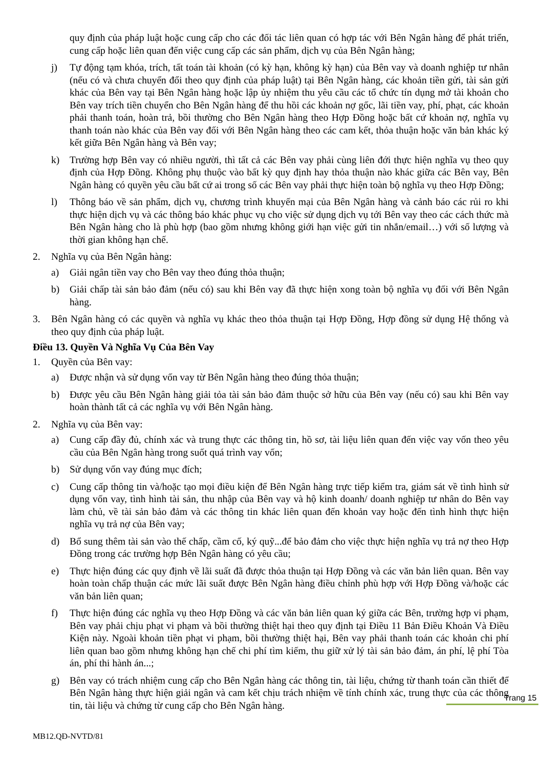quy định của pháp luật hoặc cung cấp cho các đối tác liên quan có hợp tác với Bên Ngân hàng để phát triển, cung cấp hoặc liên quan đến việc cung cấp các sản phẩm, dịch vụ của Bên Ngân hàng;
j) Tự động tạm khóa, trích, tất toán tài khoản (có kỳ hạn, không kỳ hạn) của Bên vay và doanh nghiệp tư nhân (nếu có và chưa chuyển đổi theo quy định của pháp luật) tại Bên Ngân hàng, các khoản tiền gửi, tài sản gửi khác của Bên vay tại Bên Ngân hàng hoặc lập ủy nhiệm thu yêu cầu các tổ chức tín dụng mở tài khoản cho Bên vay trích tiền chuyển cho Bên Ngân hàng để thu hồi các khoản nợ gốc, lãi tiền vay, phí, phạt, các khoản phải thanh toán, hoàn trả, bồi thường cho Bên Ngân hàng theo Hợp Đồng hoặc bất cứ khoản nợ, nghĩa vụ thanh toán nào khác của Bên vay đối với Bên Ngân hàng theo các cam kết, thỏa thuận hoặc văn bản khác ký kết giữa Bên Ngân hàng và Bên vay;
k) Trường hợp Bên vay có nhiều người, thì tất cả các Bên vay phải cùng liên đới thực hiện nghĩa vụ theo quy định của Hợp Đồng. Không phụ thuộc vào bất kỳ quy định hay thỏa thuận nào khác giữa các Bên vay, Bên Ngân hàng có quyền yêu cầu bất cứ ai trong số các Bên vay phải thực hiện toàn bộ nghĩa vụ theo Hợp Đồng;
l) Thông báo về sản phẩm, dịch vụ, chương trình khuyến mại của Bên Ngân hàng và cảnh báo các rủi ro khi thực hiện dịch vụ và các thông báo khác phục vụ cho việc sử dụng dịch vụ tới Bên vay theo các cách thức mà Bên Ngân hàng cho là phù hợp (bao gồm nhưng không giới hạn việc gửi tin nhắn/email…) với số lượng và thời gian không hạn chế.
2. Nghĩa vụ của Bên Ngân hàng:
a) Giải ngân tiền vay cho Bên vay theo đúng thỏa thuận;
b) Giải chấp tài sản bảo đảm (nếu có) sau khi Bên vay đã thực hiện xong toàn bộ nghĩa vụ đối với Bên Ngân hàng.
3. Bên Ngân hàng có các quyền và nghĩa vụ khác theo thỏa thuận tại Hợp Đồng, Hợp đồng sử dụng Hệ thống và theo quy định của pháp luật.
Điều 13. Quyền Và Nghĩa Vụ Của Bên Vay
1. Quyền của Bên vay:
a) Được nhận và sử dụng vốn vay từ Bên Ngân hàng theo đúng thỏa thuận;
b) Được yêu cầu Bên Ngân hàng giải tỏa tài sản bảo đảm thuộc sở hữu của Bên vay (nếu có) sau khi Bên vay hoàn thành tất cả các nghĩa vụ với Bên Ngân hàng.
2. Nghĩa vụ của Bên vay:
a) Cung cấp đầy đủ, chính xác và trung thực các thông tin, hồ sơ, tài liệu liên quan đến việc vay vốn theo yêu cầu của Bên Ngân hàng trong suốt quá trình vay vốn;
b) Sử dụng vốn vay đúng mục đích;
c) Cung cấp thông tin và/hoặc tạo mọi điều kiện để Bên Ngân hàng trực tiếp kiểm tra, giám sát về tình hình sử dụng vốn vay, tình hình tài sản, thu nhập của Bên vay và hộ kinh doanh/ doanh nghiệp tư nhân do Bên vay làm chủ, về tài sản bảo đảm và các thông tin khác liên quan đến khoản vay hoặc đến tình hình thực hiện nghĩa vụ trả nợ của Bên vay;
d) Bổ sung thêm tài sản vào thế chấp, cầm cố, ký quỹ...để bảo đảm cho việc thực hiện nghĩa vụ trả nợ theo Hợp Đồng trong các trường hợp Bên Ngân hàng có yêu cầu;
e) Thực hiện đúng các quy định về lãi suất đã được thỏa thuận tại Hợp Đồng và các văn bản liên quan. Bên vay hoàn toàn chấp thuận các mức lãi suất được Bên Ngân hàng điều chỉnh phù hợp với Hợp Đồng và/hoặc các văn bản liên quan;
f) Thực hiện đúng các nghĩa vụ theo Hợp Đồng và các văn bản liên quan ký giữa các Bên, trường hợp vi phạm, Bên vay phải chịu phạt vi phạm và bồi thường thiệt hại theo quy định tại Điều 11 Bản Điều Khoản Và Điều Kiện này. Ngoài khoản tiền phạt vi phạm, bồi thường thiệt hại, Bên vay phải thanh toán các khoản chi phí liên quan bao gồm nhưng không hạn chế chi phí tìm kiếm, thu giữ xử lý tài sản bảo đảm, án phí, lệ phí Tòa án, phí thi hành án...;
g) Bên vay có trách nhiệm cung cấp cho Bên Ngân hàng các thông tin, tài liệu, chứng từ thanh toán cần thiết để Bên Ngân hàng thực hiện giải ngân và cam kết chịu trách nhiệm về tính chính xác, trung thực của các thông tin, tài liệu và chứng từ cung cấp cho Bên Ngân hàng.
Trang 15
MB12.QĐ-NVTD/81